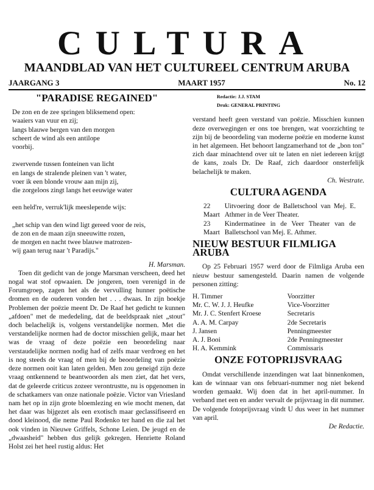CULTURA
MAANDBLAD VAN HET CULTUREEL CENTRUM ARUBA
JAARGANG 3 MAART 1957 No. 12
"PARADISE REGAINED"
De zon en de zee springen bliksemend open:
waaiers van vuur en zij;
langs blauwe bergen van den morgen
scheert de wind als een antilope
voorbij.
zwervende tussen fonteinen van licht
en langs de stralende pleinen van 't water,
voer ik een blonde vrouw aan mijn zij,
die zorgeloos zingt langs het eeuwige water
een held're, verruk'lijk meeslepende wijs:
„het schip van den wind ligt gereed voor de reis,
de zon en de maan zijn sneeuwitte rozen,
de morgen en nacht twee blauwe matrozen-
wij gaan terug naar 't Paradijs."
H. Marsman.
Toen dit gedicht van de jonge Marsman verscheen, deed het nogal wat stof opwaaien. De jongeren, toen verenigd in de Forumgroep, zagen het als de vervulling hunner poëtische dromen en de ouderen vonden het . . . dwaas. In zijn boekje Problemen der poëzie meent Dr. De Raaf het gedicht te kunnen „afdoen" met de mededeling, dat de beeldspraak niet „stout" doch belachelijk is, volgens verstandelijke normen. Met die verstandelijke normen had de doctor misschien gelijk, maar het was de vraag of deze poëzie een beoordeling naar verstaudelijke normen nodig had of zelfs maar verdroeg en het is nog steeds de vraag of men bij de beoordeling van poëzie deze normen ooit kan laten gelden. Men zou geneigd zijn deze vraag ontkennend te beantwoorden als men ziet, dat het vers, dat de geleerde criticus zozeer verontrustte, nu is opgenomen in de schatkamers van onze nationale poëzie. Victor van Vriesland nam het op in zijn grote bloemlezing en wie mocht menen, dat het daar was bijgezet als een exotisch maar geclassifiseerd en dood kleinood, die neme Paul Rodenko ter hand en die zal het ook vinden in Nieuwe Griffels, Schone Leien. De jeugd en de „dwaasheid" hebben dus gelijk gekregen. Henriette Roland Holst zei het heel rustig aldus: Het
Redactie: J.J. STAM
Druk: GENERAL PRINTING
verstand heeft geen verstand van poëzie. Misschien kunnen deze overwegingen er ons toe brengen, wat voorzichting te zijn bij de beoordeling van moderne poëzie en moderne kunst in het algemeen. Het behoort langzamerhand tot de „bon ton" zich daar minachtend over uit te laten en niet iedereen krijgt de kans, zoals Dr. De Raaf, zich daardoor onsterfelijk belachelijk te maken.
Ch. Westrate.
CULTURA AGENDA
| 22 Maart | Uitvoering door de Balletschool van Mej. E. Athmer in de Veer Theater. |
| 23 Maart | Kindermatinee in de Veer Theater van de Balletschool van Mej. E. Athmer. |
NIEUW BESTUUR FILMLIGA ARUBA
Op 25 Februari 1957 werd door de Filmliga Aruba een nieuw bestuur samengesteld. Daarin namen de volgende personen zitting:
| H. Timmer | Voorzitter |
| Mr. C. W. J. J. Heufke | Vice-Voorzitter |
| Mr. J. C. Stenfert Kroese | Secretaris |
| A. A. M. Carpay | 2de Secretaris |
| J. Jansen | Penningmeester |
| A. J. Booi | 2de Penningmeester |
| H. A. Kemmink | Commissaris |
ONZE FOTOPRIJSVRAAG
Omdat verschillende inzendingen wat laat binnenkomen, kan de winnaar van ons februari-nummer nog niet bekend worden gemaakt. Wij doen dat in het april-nummer. In verband met een en ander vervalt de prijsvraag in dit nummer. De volgende fotoprijsvraag vindt U dus weer in het nummer van april.
De Redactie.